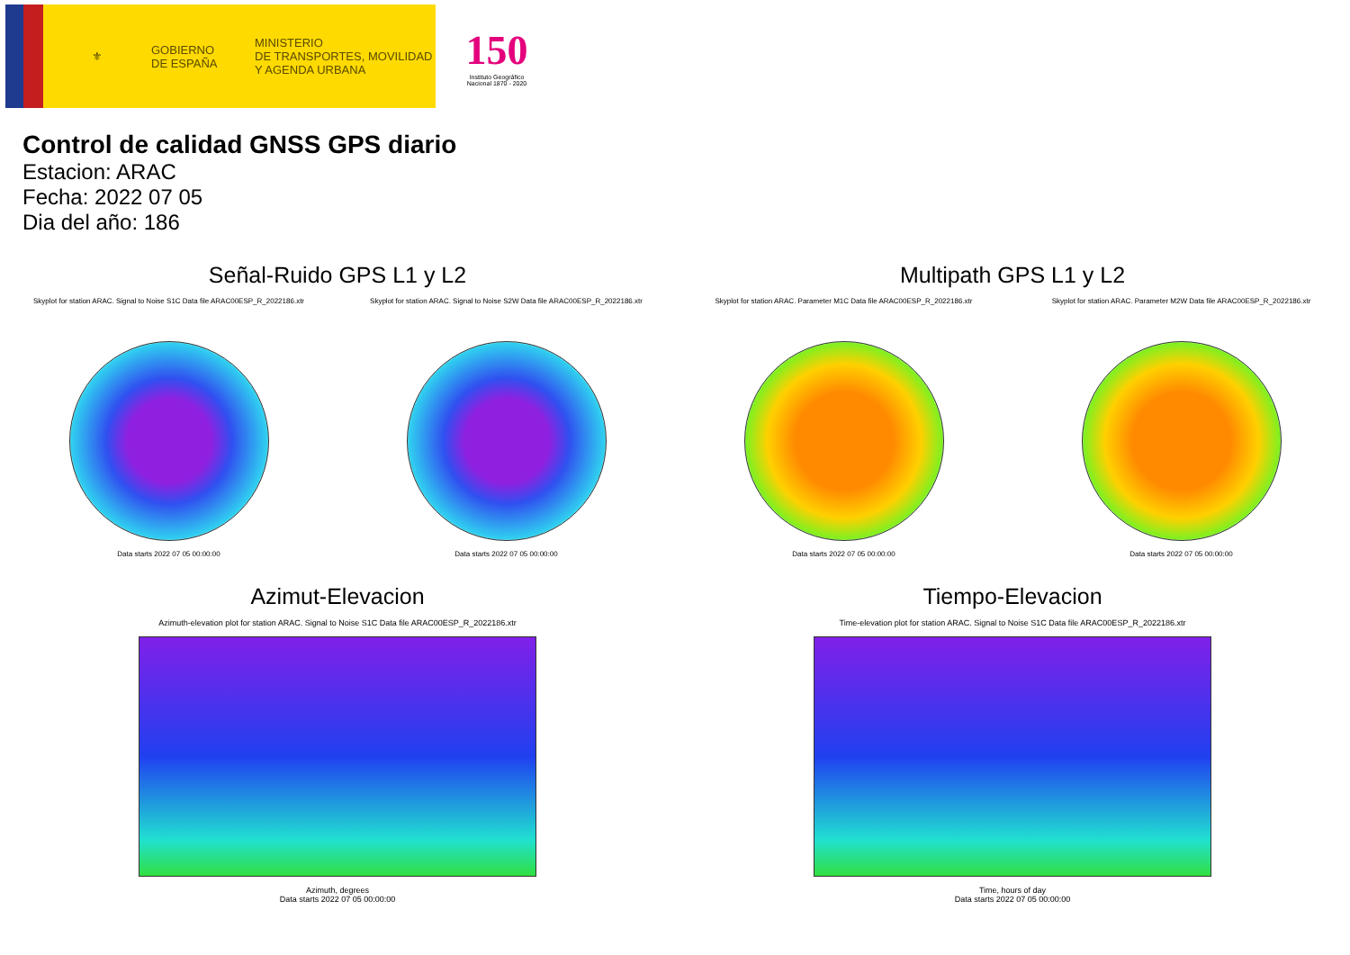⚜
GOBIERNO
DE ESPAÑA
MINISTERIO
DE TRANSPORTES, MOVILIDAD
Y AGENDA URBANA
150
Instituto Geográfico Nacional 1870 - 2020
Control de calidad GNSS GPS diario
Estacion: ARAC
Fecha: 2022 07 05
Dia del año: 186
Señal-Ruido GPS L1 y L2
Skyplot for station ARAC. Signal to Noise S1C Data file ARAC00ESP_R_2022186.xtr
Data starts 2022 07 05 00:00:00
Skyplot for station ARAC. Signal to Noise S2W Data file ARAC00ESP_R_2022186.xtr
Data starts 2022 07 05 00:00:00
Multipath GPS L1 y L2
Skyplot for station ARAC. Parameter M1C Data file ARAC00ESP_R_2022186.xtr
Data starts 2022 07 05 00:00:00
Skyplot for station ARAC. Parameter M2W Data file ARAC00ESP_R_2022186.xtr
Data starts 2022 07 05 00:00:00
Azimut-Elevacion
Azimuth-elevation plot for station ARAC. Signal to Noise S1C Data file ARAC00ESP_R_2022186.xtr
Azimuth, degrees
Data starts 2022 07 05 00:00:00
Tiempo-Elevacion
Time-elevation plot for station ARAC. Signal to Noise S1C Data file ARAC00ESP_R_2022186.xtr
Time, hours of day
Data starts 2022 07 05 00:00:00